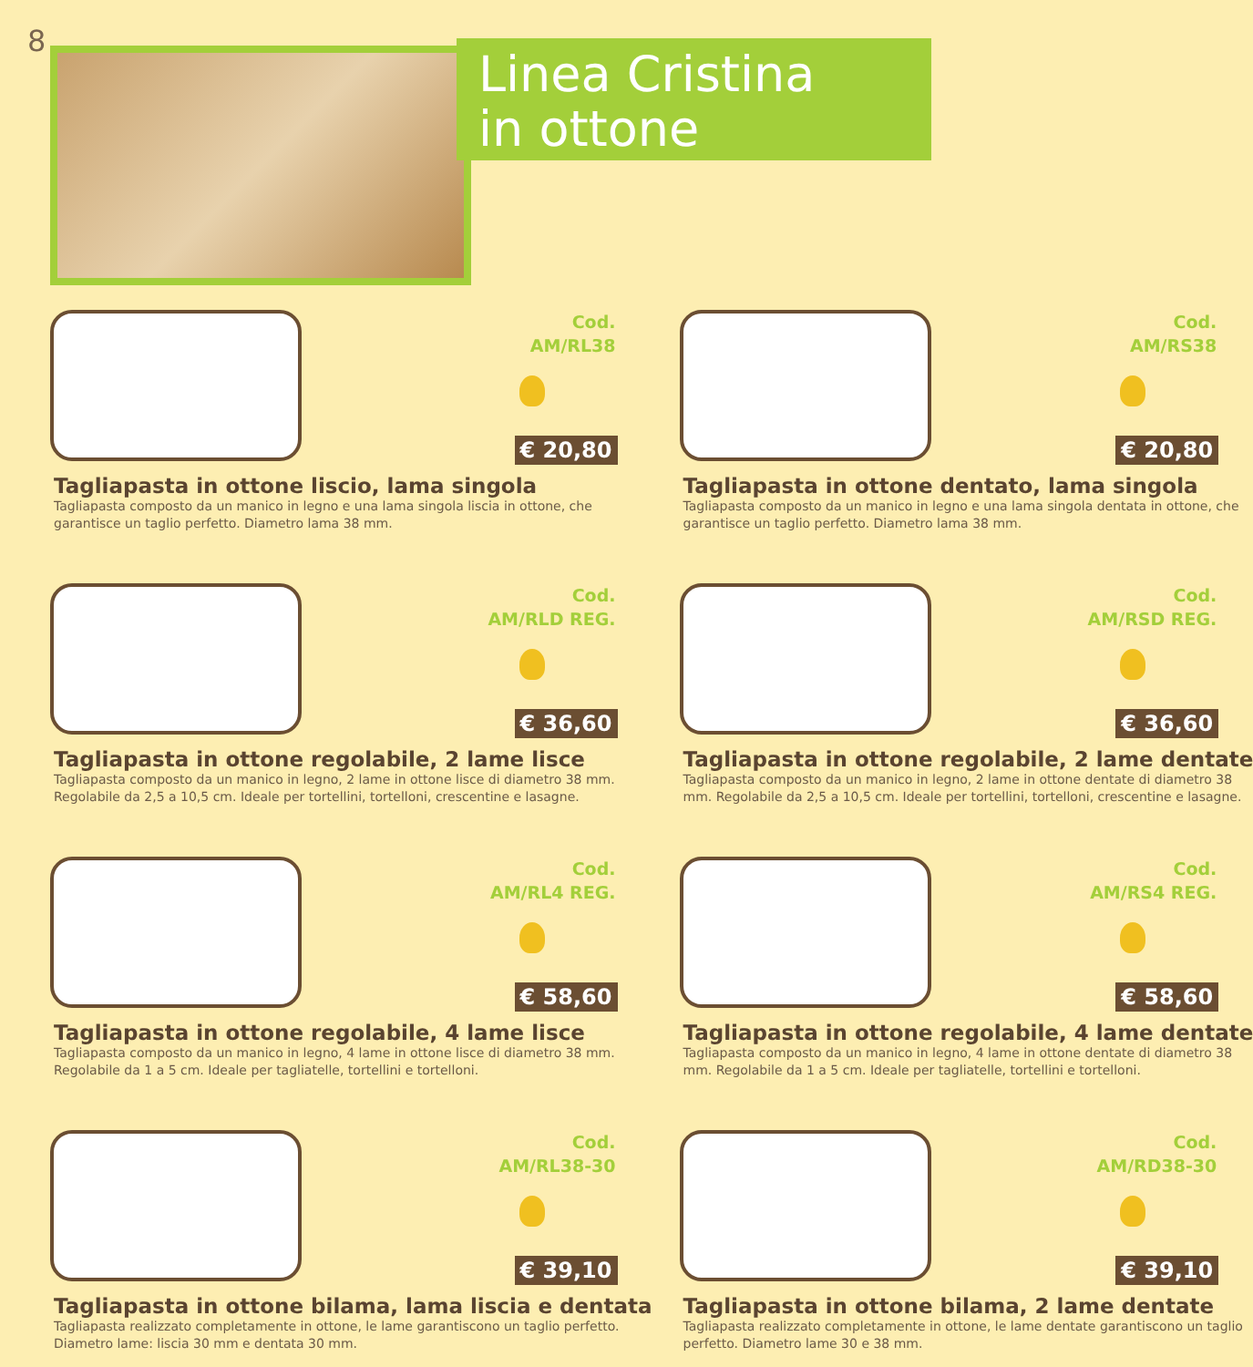8
Linea Cristina
in ottone
Cod.
AM/RL38
€ 20,80
Tagliapasta in ottone liscio, lama singola
Tagliapasta composto da un manico in legno e una lama singola liscia in ottone, che garantisce un taglio perfetto. Diametro lama 38 mm.
Cod.
AM/RS38
€ 20,80
Tagliapasta in ottone dentato, lama singola
Tagliapasta composto da un manico in legno e una lama singola dentata in ottone, che garantisce un taglio perfetto. Diametro lama 38 mm.
Cod.
AM/RLD REG.
€ 36,60
Tagliapasta in ottone regolabile, 2 lame lisce
Tagliapasta composto da un manico in legno, 2 lame in ottone lisce di diametro 38 mm. Regolabile da 2,5 a 10,5 cm. Ideale per tortellini, tortelloni, crescentine e lasagne.
Cod.
AM/RSD REG.
€ 36,60
Tagliapasta in ottone regolabile, 2 lame dentate
Tagliapasta composto da un manico in legno, 2 lame in ottone dentate di diametro 38 mm. Regolabile da 2,5 a 10,5 cm. Ideale per tortellini, tortelloni, crescentine e lasagne.
Cod.
AM/RL4 REG.
€ 58,60
Tagliapasta in ottone regolabile, 4 lame lisce
Tagliapasta composto da un manico in legno, 4 lame in ottone lisce di diametro 38 mm. Regolabile da 1 a 5 cm. Ideale per tagliatelle, tortellini e tortelloni.
Cod.
AM/RS4 REG.
€ 58,60
Tagliapasta in ottone regolabile, 4 lame dentate
Tagliapasta composto da un manico in legno, 4 lame in ottone dentate di diametro 38 mm. Regolabile da 1 a 5 cm. Ideale per tagliatelle, tortellini e tortelloni.
Cod.
AM/RL38-30
€ 39,10
Tagliapasta in ottone bilama, lama liscia e dentata
Tagliapasta realizzato completamente in ottone, le lame garantiscono un taglio perfetto. Diametro lame: liscia 30 mm e dentata 30 mm.
Cod.
AM/RD38-30
€ 39,10
Tagliapasta in ottone bilama, 2 lame dentate
Tagliapasta realizzato completamente in ottone, le lame dentate garantiscono un taglio perfetto. Diametro lame 30 e 38 mm.